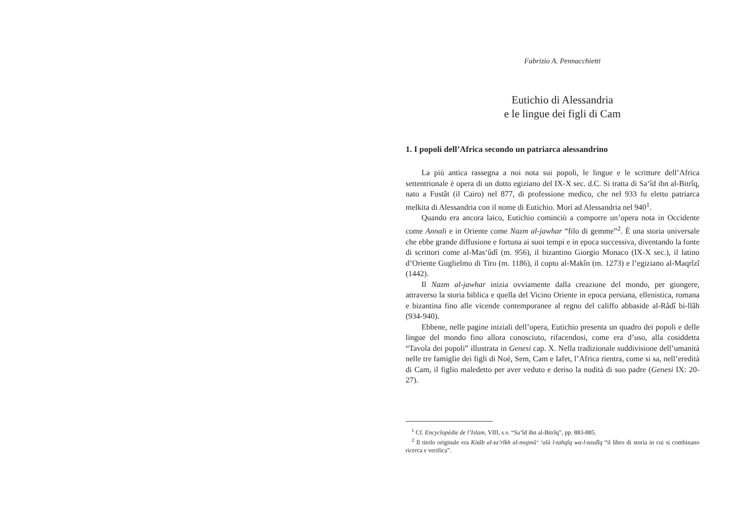Fabrizio A. Pennacchietti
Eutichio di Alessandria
e le lingue dei figli di Cam
1. I popoli dell’Africa secondo un patriarca alessandrino
La più antica rassegna a noi nota sui popoli, le lingue e le scritture dell’Africa settentrionale è opera di un dotto egiziano del IX-X sec. d.C. Si tratta di Sa‘îd ibn al-Bitrîq, nato a Fustât (il Cairo) nel 877, di professione medico, che nel 933 fu eletto patriarca melkita di Alessandria con il nome di Eutichio. Morì ad Alessandria nel 940<sup>1</sup>.
Quando era ancora laico, Eutichio cominciò a comporre un’opera nota in Occidente come Annali e in Oriente come Nazm al-jawhar “filo di gemme”<sup>2</sup>. È una storia universale che ebbe grande diffusione e fortuna ai suoi tempi e in epoca successiva, diventando la fonte di scrittori come al-Mas‘ûdî (m. 956), il bizantino Giorgio Monaco (IX-X sec.), il latino d’Oriente Guglielmo di Tiro (m. 1186), il copto al-Makîn (m. 1273) e l’egiziano al-Maqrîzî (1442).
Il Nazm al-jawhar inizia ovviamente dalla creazione del mondo, per giungere, attraverso la storia biblica e quella del Vicino Oriente in epoca persiana, ellenistica, romana e bizantina fino alle vicende contemporanee al regno del califfo abbaside al-Râdî bi-llâh (934-940).
Ebbene, nelle pagine iniziali dell’opera, Eutichio presenta un quadro dei popoli e delle lingue del mondo fino allora conosciuto, rifacendosi, come era d’uso, alla cosiddetta “Tavola dei popoli” illustrata in Genesi cap. X. Nella tradizionale suddivisione dell’umanità nelle tre famiglie dei figli di Noè, Sem, Cam e Iafet, l’Africa rientra, come si sa, nell’eredità di Cam, il figlio maledetto per aver veduto e deriso la nudità di suo padre (Genesi IX: 20-27).
<sup>1</sup> Cf. Encyclopédie de l’Islam, VIII, s.v. “Sa‘îd ibn al-Bitrîq”, pp. 883-885.
<sup>2</sup> Il titolo originale era Kitâb al-ta’rîkh al-majmû‘ ‘alà l-tahqîq wa-l-tasdîq “il libro di storia in cui si combinano ricerca e verifica”.